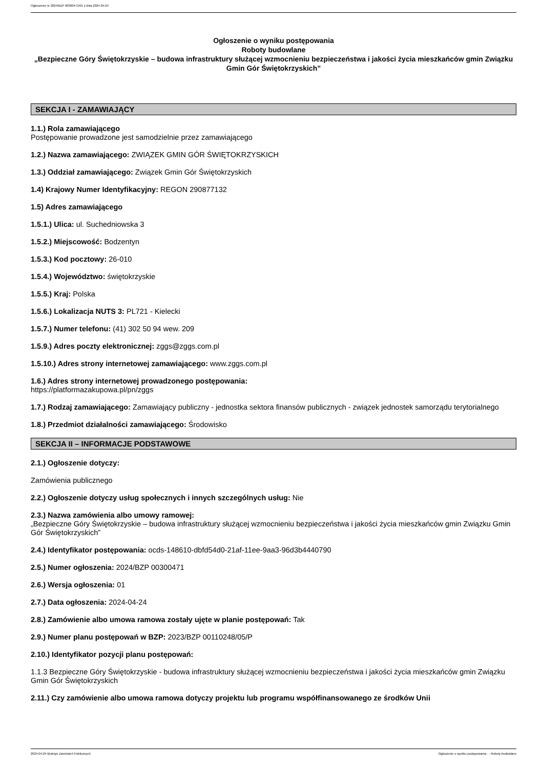Ogłoszenie nr 2024/BZP 00300471/01 z dnia 2024-04-24
Ogłoszenie o wyniku postępowania
Roboty budowlane
„Bezpieczne Góry Świętokrzyskie – budowa infrastruktury służącej wzmocnieniu bezpieczeństwa i jakości życia mieszkańców gmin Związku Gmin Gór Świętokrzyskich”
SEKCJA I - ZAMAWIAJĄCY
1.1.) Rola zamawiającego
Postępowanie prowadzone jest samodzielnie przez zamawiającego
1.2.) Nazwa zamawiającego: ZWIĄZEK GMIN GÓR ŚWIĘTOKRZYSKICH
1.3.) Oddział zamawiającego: Związek Gmin Gór Świętokrzyskich
1.4) Krajowy Numer Identyfikacyjny: REGON 290877132
1.5) Adres zamawiającego
1.5.1.) Ulica: ul. Suchedniowska 3
1.5.2.) Miejscowość: Bodzentyn
1.5.3.) Kod pocztowy: 26-010
1.5.4.) Województwo: świętokrzyskie
1.5.5.) Kraj: Polska
1.5.6.) Lokalizacja NUTS 3: PL721 - Kielecki
1.5.7.) Numer telefonu: (41) 302 50 94 wew. 209
1.5.9.) Adres poczty elektronicznej: zggs@zggs.com.pl
1.5.10.) Adres strony internetowej zamawiającego: www.zggs.com.pl
1.6.) Adres strony internetowej prowadzonego postępowania:
https://platformazakupowa.pl/pn/zggs
1.7.) Rodzaj zamawiającego: Zamawiający publiczny - jednostka sektora finansów publicznych - związek jednostek samorządu terytorialnego
1.8.) Przedmiot działalności zamawiającego: Środowisko
SEKCJA II – INFORMACJE PODSTAWOWE
2.1.) Ogłoszenie dotyczy:
Zamówienia publicznego
2.2.) Ogłoszenie dotyczy usług społecznych i innych szczególnych usług: Nie
2.3.) Nazwa zamówienia albo umowy ramowej:
„Bezpieczne Góry Świętokrzyskie – budowa infrastruktury służącej wzmocnieniu bezpieczeństwa i jakości życia mieszkańców gmin Związku Gmin Gór Świętokrzyskich”
2.4.) Identyfikator postępowania: ocds-148610-dbfd54d0-21af-11ee-9aa3-96d3b4440790
2.5.) Numer ogłoszenia: 2024/BZP 00300471
2.6.) Wersja ogłoszenia: 01
2.7.) Data ogłoszenia: 2024-04-24
2.8.) Zamówienie albo umowa ramowa zostały ujęte w planie postępowań: Tak
2.9.) Numer planu postępowań w BZP: 2023/BZP 00110248/05/P
2.10.) Identyfikator pozycji planu postępowań:
1.1.3 Bezpieczne Góry Świętokrzyskie - budowa infrastruktury służącej wzmocnieniu bezpieczeństwa i jakości życia mieszkańców gmin Związku Gmin Gór Świętokrzyskich
2.11.) Czy zamówienie albo umowa ramowa dotyczy projektu lub programu współfinansowanego ze środków Unii
2024-04-24 Biuletyn Zamówień Publicznych Ogłoszenie o wyniku postępowania - - Roboty budowlane